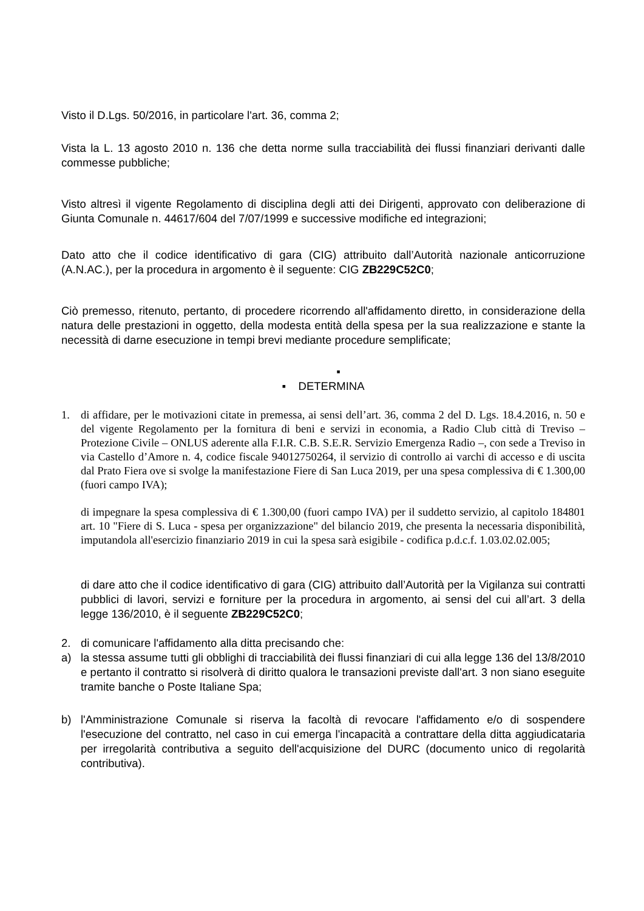Visto il D.Lgs. 50/2016, in particolare l'art. 36, comma 2;
Vista la L. 13 agosto 2010 n. 136 che detta norme sulla tracciabilità dei flussi finanziari derivanti dalle commesse pubbliche;
Visto altresì il vigente Regolamento di disciplina degli atti dei Dirigenti, approvato con deliberazione di Giunta Comunale n. 44617/604 del 7/07/1999 e successive modifiche ed integrazioni;
Dato atto che il codice identificativo di gara (CIG) attribuito dall’Autorità nazionale anticorruzione (A.N.AC.), per la procedura in argomento è il seguente: CIG ZB229C52C0;
Ciò premesso, ritenuto, pertanto, di procedere ricorrendo all'affidamento diretto, in considerazione della natura delle prestazioni in oggetto, della modesta entità della spesa per la sua realizzazione e stante la necessità di darne esecuzione in tempi brevi mediante procedure semplificate;
▪
▪ DETERMINA
1. di affidare, per le motivazioni citate in premessa, ai sensi dell’art. 36, comma 2 del D. Lgs. 18.4.2016, n. 50 e del vigente Regolamento per la fornitura di beni e servizi in economia, a Radio Club città di Treviso – Protezione Civile – ONLUS aderente alla F.I.R. C.B. S.E.R. Servizio Emergenza Radio –, con sede a Treviso in via Castello d’Amore n. 4, codice fiscale 94012750264, il servizio di controllo ai varchi di accesso e di uscita dal Prato Fiera ove si svolge la manifestazione Fiere di San Luca 2019, per una spesa complessiva di € 1.300,00 (fuori campo IVA);
di impegnare la spesa complessiva di € 1.300,00 (fuori campo IVA) per il suddetto servizio, al capitolo 184801 art. 10 "Fiere di S. Luca - spesa per organizzazione" del bilancio 2019, che presenta la necessaria disponibilità, imputandola all'esercizio finanziario 2019 in cui la spesa sarà esigibile - codifica p.d.c.f. 1.03.02.02.005;
di dare atto che il codice identificativo di gara (CIG) attribuito dall’Autorità per la Vigilanza sui contratti pubblici di lavori, servizi e forniture per la procedura in argomento, ai sensi del cui all’art. 3 della legge 136/2010, è il seguente ZB229C52C0;
2. di comunicare l'affidamento alla ditta precisando che:
a) la stessa assume tutti gli obblighi di tracciabilità dei flussi finanziari di cui alla legge 136 del 13/8/2010 e pertanto il contratto si risolverà di diritto qualora le transazioni previste dall'art. 3 non siano eseguite tramite banche o Poste Italiane Spa;
b) l'Amministrazione Comunale si riserva la facoltà di revocare l'affidamento e/o di sospendere l'esecuzione del contratto, nel caso in cui emerga l'incapacità a contrattare della ditta aggiudicataria per irregolarità contributiva a seguito dell'acquisizione del DURC (documento unico di regolarità contributiva).